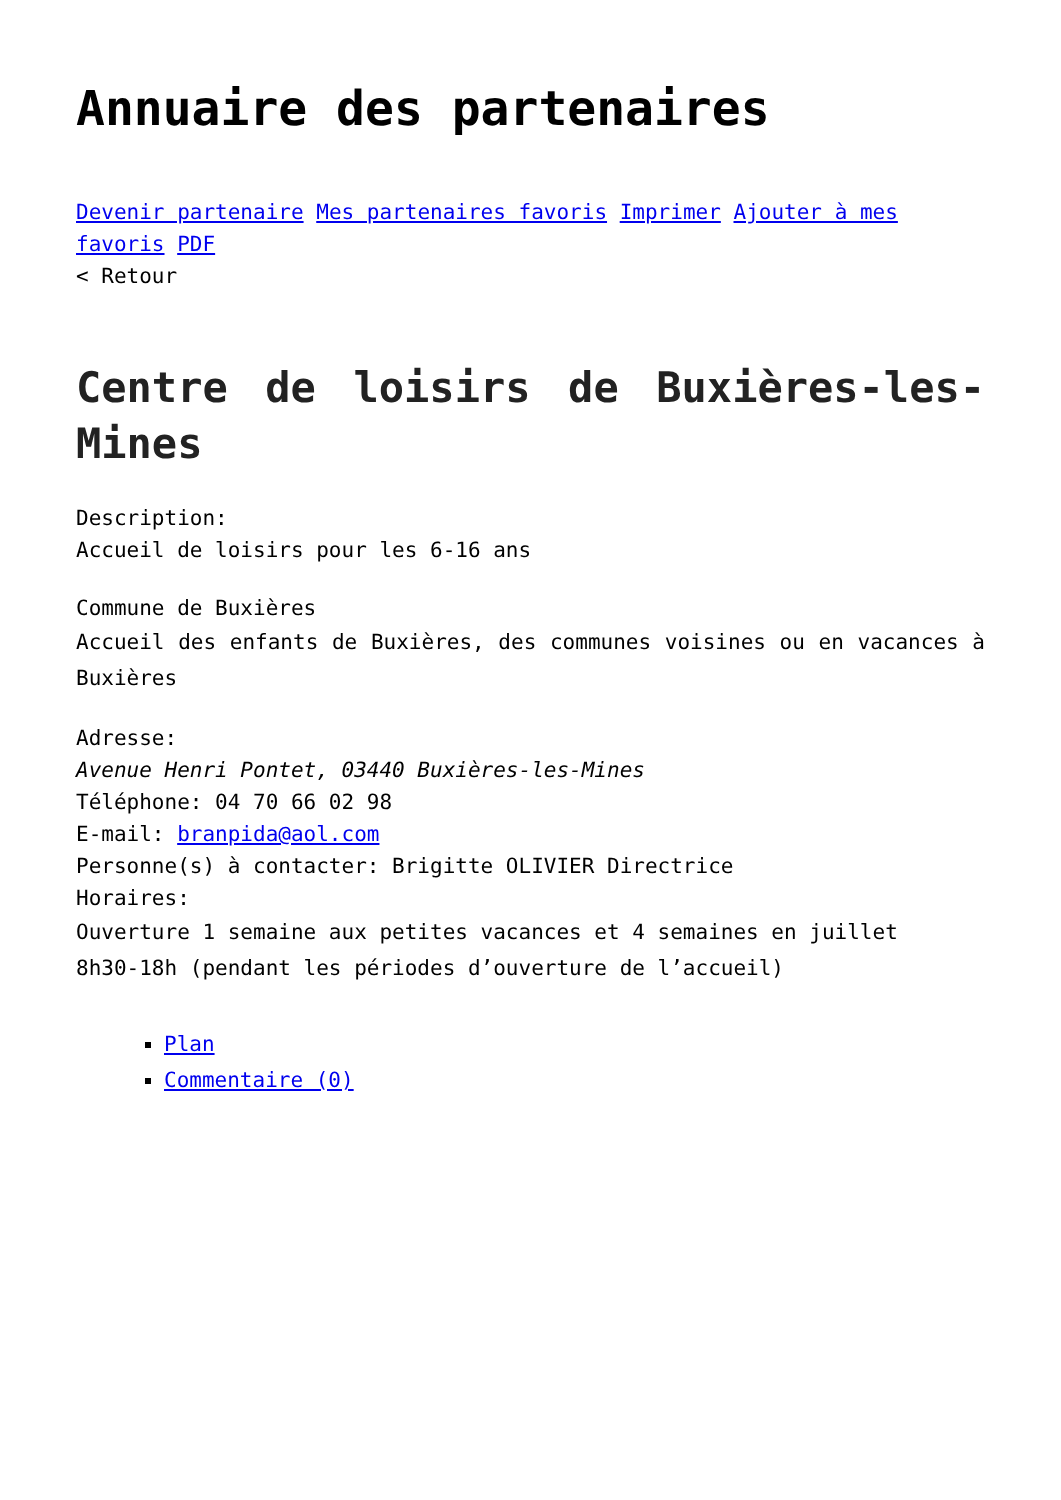Annuaire des partenaires
Devenir partenaire Mes partenaires favoris Imprimer Ajouter à mes favoris PDF
< Retour
Centre de loisirs de Buxières-les-Mines
Description:
Accueil de loisirs pour les 6-16 ans
Commune de Buxières
Accueil des enfants de Buxières, des communes voisines ou en vacances à Buxières
Adresse:
Avenue Henri Pontet, 03440 Buxières-les-Mines
Téléphone: 04 70 66 02 98
E-mail: branpida@aol.com
Personne(s) à contacter: Brigitte OLIVIER Directrice
Horaires:
Ouverture 1 semaine aux petites vacances et 4 semaines en juillet
8h30-18h (pendant les périodes d’ouverture de l’accueil)
Plan
Commentaire (0)